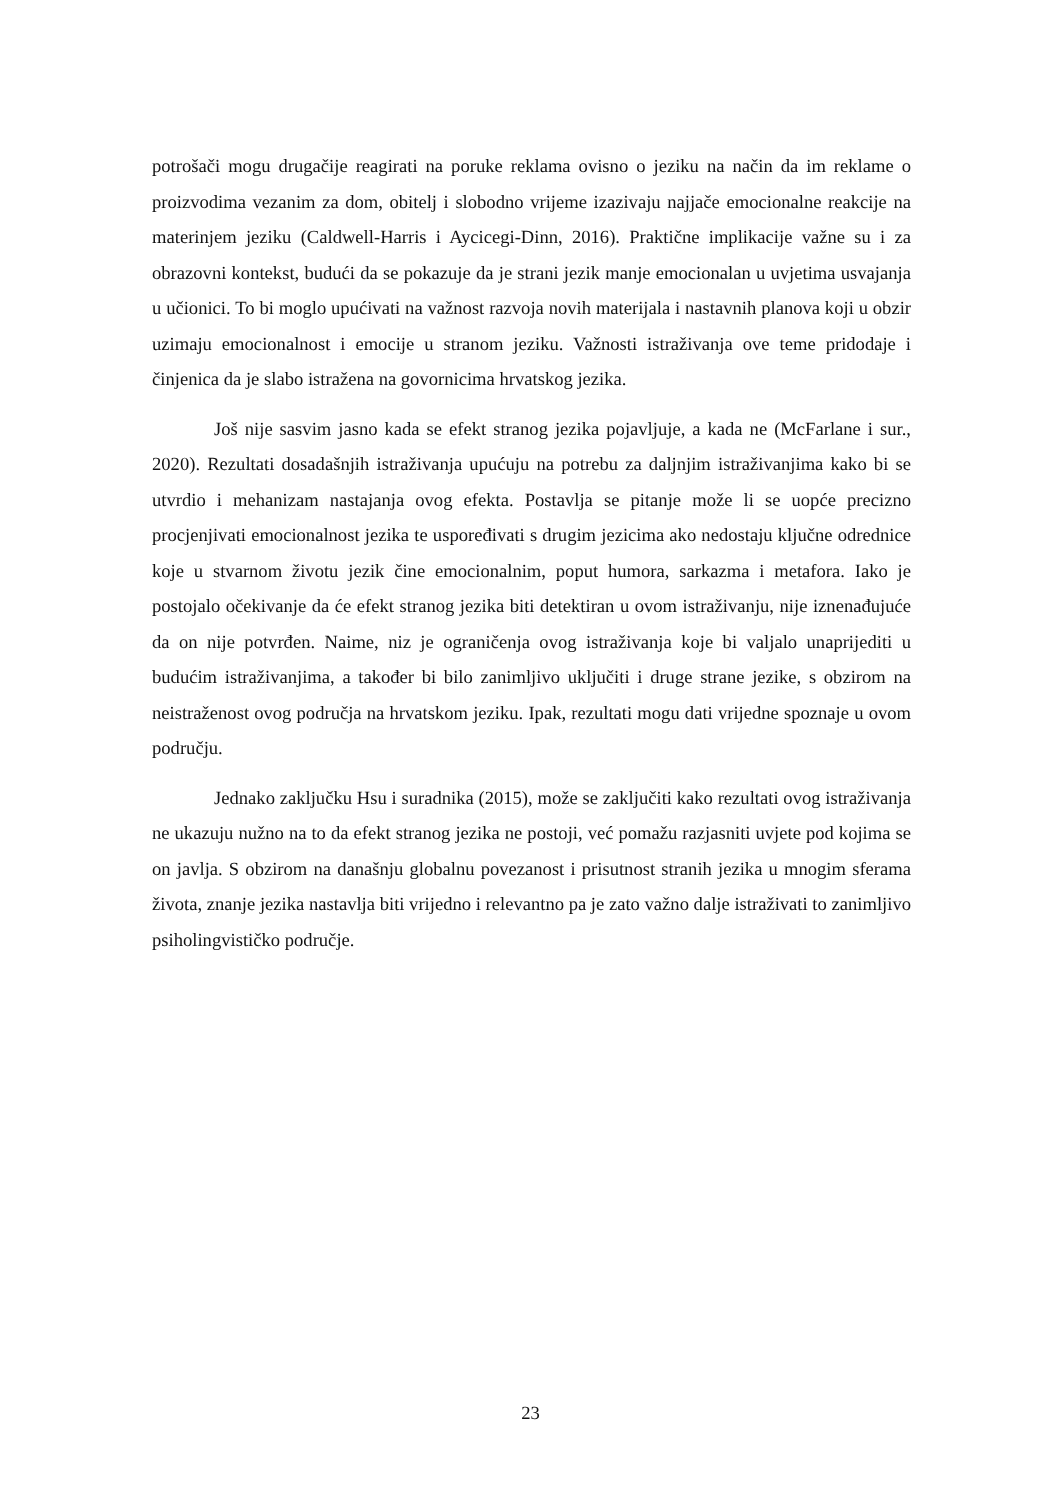potrošači mogu drugačije reagirati na poruke reklama ovisno o jeziku na način da im reklame o proizvodima vezanim za dom, obitelj i slobodno vrijeme izazivaju najjače emocionalne reakcije na materinjem jeziku (Caldwell-Harris i Aycicegi-Dinn, 2016). Praktične implikacije važne su i za obrazovni kontekst, budući da se pokazuje da je strani jezik manje emocionalan u uvjetima usvajanja u učionici. To bi moglo upućivati na važnost razvoja novih materijala i nastavnih planova koji u obzir uzimaju emocionalnost i emocije u stranom jeziku. Važnosti istraživanja ove teme pridodaje i činjenica da je slabo istražena na govornicima hrvatskog jezika.
Još nije sasvim jasno kada se efekt stranog jezika pojavljuje, a kada ne (McFarlane i sur., 2020). Rezultati dosadašnjih istraživanja upućuju na potrebu za daljnjim istraživanjima kako bi se utvrdio i mehanizam nastajanja ovog efekta. Postavlja se pitanje može li se uopće precizno procjenjivati emocionalnost jezika te uspoređivati s drugim jezicima ako nedostaju ključne odrednice koje u stvarnom životu jezik čine emocionalnim, poput humora, sarkazma i metafora. Iako je postojalo očekivanje da će efekt stranog jezika biti detektiran u ovom istraživanju, nije iznenađujuće da on nije potvrđen. Naime, niz je ograničenja ovog istraživanja koje bi valjalo unaprijediti u budućim istraživanjima, a također bi bilo zanimljivo uključiti i druge strane jezike, s obzirom na neistraženost ovog područja na hrvatskom jeziku. Ipak, rezultati mogu dati vrijedne spoznaje u ovom području.
Jednako zaključku Hsu i suradnika (2015), može se zaključiti kako rezultati ovog istraživanja ne ukazuju nužno na to da efekt stranog jezika ne postoji, već pomažu razjasniti uvjete pod kojima se on javlja. S obzirom na današnju globalnu povezanost i prisutnost stranih jezika u mnogim sferama života, znanje jezika nastavlja biti vrijedno i relevantno pa je zato važno dalje istraživati to zanimljivo psiholingvističko područje.
23